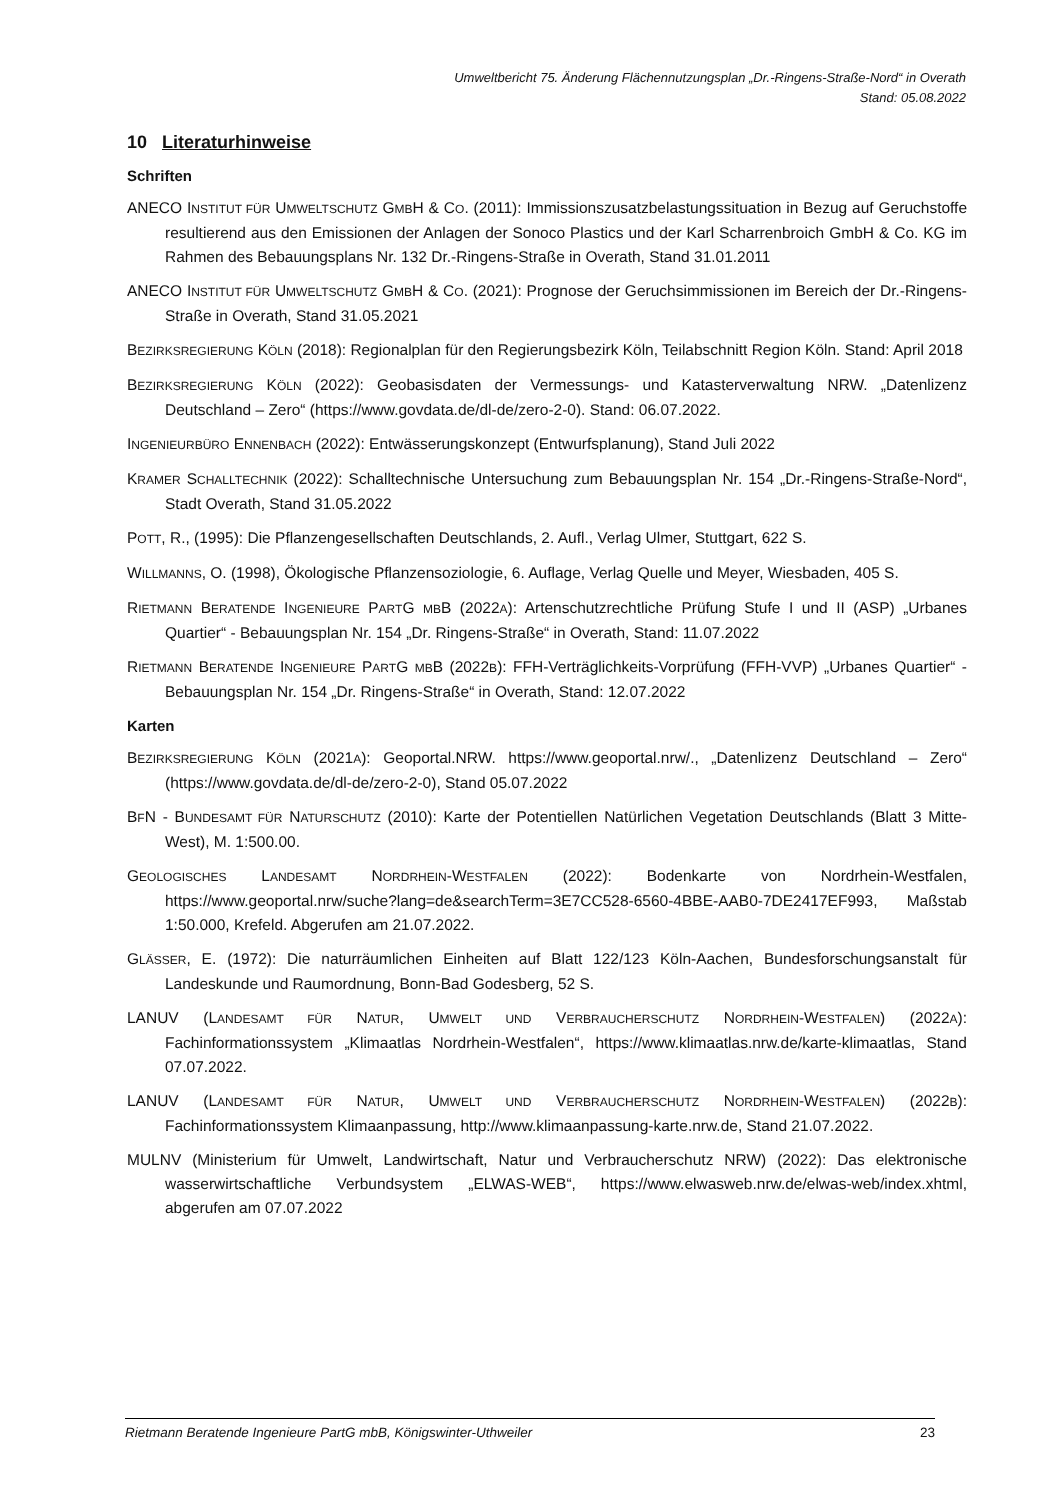Umweltbericht 75. Änderung Flächennutzungsplan „Dr.-Ringens-Straße-Nord“ in Overath
Stand: 05.08.2022
10 Literaturhinweise
Schriften
ANECO INSTITUT FÜR UMWELTSCHUTZ GMBH & CO. (2011): Immissionszusatzbelastungssituation in Bezug auf Geruchstoffe resultierend aus den Emissionen der Anlagen der Sonoco Plastics und der Karl Scharrenbroich GmbH & Co. KG im Rahmen des Bebauungsplans Nr. 132 Dr.-Ringens-Straße in Overath, Stand 31.01.2011
ANECO INSTITUT FÜR UMWELTSCHUTZ GMBH & CO. (2021): Prognose der Geruchsimmissionen im Bereich der Dr.-Ringens-Straße in Overath, Stand 31.05.2021
BEZIRKSREGIERUNG KÖLN (2018): Regionalplan für den Regierungsbezirk Köln, Teilabschnitt Region Köln. Stand: April 2018
BEZIRKSREGIERUNG KÖLN (2022): Geobasisdaten der Vermessungs- und Katasterverwaltung NRW. „Datenlizenz Deutschland – Zero“ (https://www.govdata.de/dl-de/zero-2-0). Stand: 06.07.2022.
INGENIEURBÜRO ENNENBACH (2022): Entwässerungskonzept (Entwurfsplanung), Stand Juli 2022
KRAMER SCHALLTECHNIK (2022): Schalltechnische Untersuchung zum Bebauungsplan Nr. 154 „Dr.-Ringens-Straße-Nord“, Stadt Overath, Stand 31.05.2022
POTT, R., (1995): Die Pflanzengesellschaften Deutschlands, 2. Aufl., Verlag Ulmer, Stuttgart, 622 S.
WILLMANNS, O. (1998), Ökologische Pflanzensoziologie, 6. Auflage, Verlag Quelle und Meyer, Wiesbaden, 405 S.
RIETMANN BERATENDE INGENIEURE PARTG MBB (2022A): Artenschutzrechtliche Prüfung Stufe I und II (ASP) „Urbanes Quartier“ - Bebauungsplan Nr. 154 „Dr. Ringens-Straße“ in Overath, Stand: 11.07.2022
RIETMANN BERATENDE INGENIEURE PARTG MBB (2022B): FFH-Verträglichkeits-Vorprüfung (FFH-VVP) „Urbanes Quartier“ - Bebauungsplan Nr. 154 „Dr. Ringens-Straße“ in Overath, Stand: 12.07.2022
Karten
BEZIRKSREGIERUNG KÖLN (2021A): Geoportal.NRW. https://www.geoportal.nrw/., „Datenlizenz Deutschland – Zero“ (https://www.govdata.de/dl-de/zero-2-0), Stand 05.07.2022
BFN - BUNDESAMT FÜR NATURSCHUTZ (2010): Karte der Potentiellen Natürlichen Vegetation Deutschlands (Blatt 3 Mitte-West), M. 1:500.00.
GEOLOGISCHES LANDESAMT NORDRHEIN-WESTFALEN (2022): Bodenkarte von Nordrhein-Westfalen, https://www.geoportal.nrw/suche?lang=de&searchTerm=3E7CC528-6560-4BBE-AAB0-7DE2417EF993, Maßstab 1:50.000, Krefeld. Abgerufen am 21.07.2022.
GLÄSSER, E. (1972): Die naturräumlichen Einheiten auf Blatt 122/123 Köln-Aachen, Bundesforschungsanstalt für Landeskunde und Raumordnung, Bonn-Bad Godesberg, 52 S.
LANUV (LANDESAMT FÜR NATUR, UMWELT UND VERBRAUCHERSCHUTZ NORDRHEIN-WESTFALEN) (2022A): Fachinformationssystem „Klimaatlas Nordrhein-Westfalen“, https://www.klimaatlas.nrw.de/karte-klimaatlas, Stand 07.07.2022.
LANUV (LANDESAMT FÜR NATUR, UMWELT UND VERBRAUCHERSCHUTZ NORDRHEIN-WESTFALEN) (2022B): Fachinformationssystem Klimaanpassung, http://www.klimaanpassung-karte.nrw.de, Stand 21.07.2022.
MULNV (Ministerium für Umwelt, Landwirtschaft, Natur und Verbraucherschutz NRW) (2022): Das elektronische wasserwirtschaftliche Verbundsystem „ELWAS-WEB“, https://www.elwasweb.nrw.de/elwas-web/index.xhtml, abgerufen am 07.07.2022
Rietmann Beratende Ingenieure PartG mbB, Königswinter-Uthweiler 23